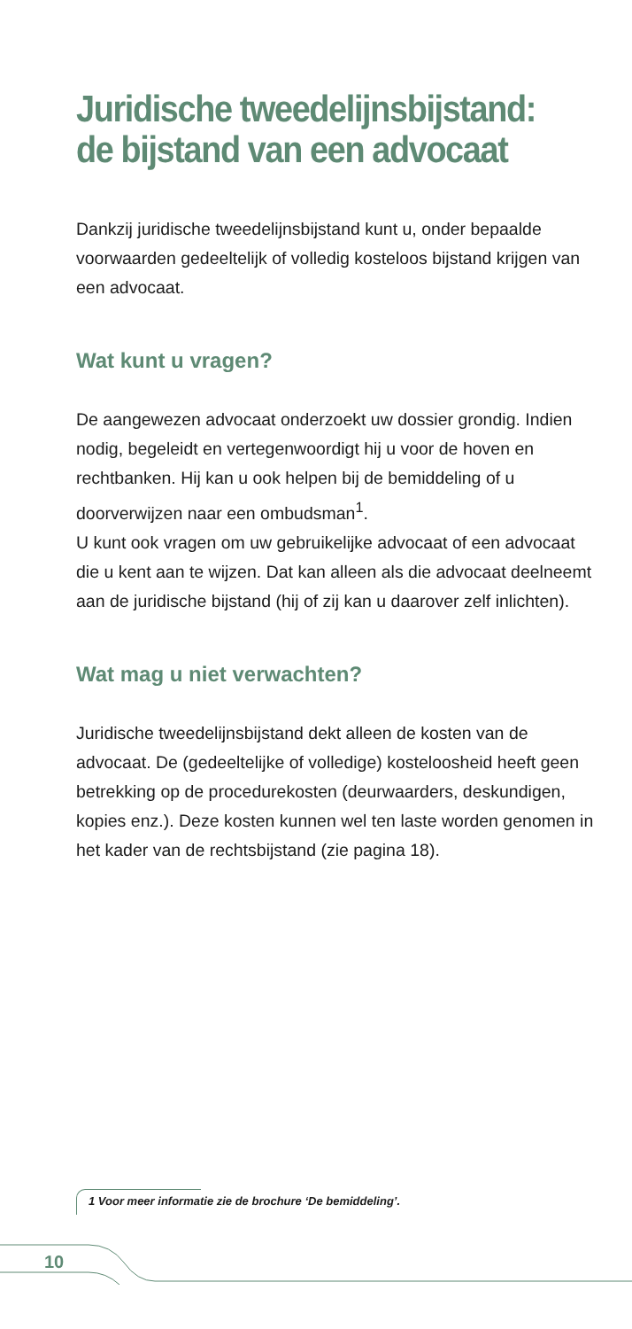Juridische tweedelijnsbijstand:
de bijstand van een advocaat
Dankzij juridische tweedelijnsbijstand kunt u, onder bepaalde voorwaarden gedeeltelijk of volledig kosteloos bijstand krijgen van een advocaat.
Wat kunt u vragen?
De aangewezen advocaat onderzoekt uw dossier grondig. Indien nodig, begeleidt en vertegenwoordigt hij u voor de hoven en rechtbanken. Hij kan u ook helpen bij de bemiddeling of u doorverwijzen naar een ombudsman<sup>1</sup>.
U kunt ook vragen om uw gebruikelijke advocaat of een advocaat die u kent aan te wijzen. Dat kan alleen als die advocaat deelneemt aan de juridische bijstand (hij of zij kan u daarover zelf inlichten).
Wat mag u niet verwachten?
Juridische tweedelijnsbijstand dekt alleen de kosten van de advocaat. De (gedeeltelijke of volledige) kosteloosheid heeft geen betrekking op de procedurekosten (deurwaarders, deskundigen, kopies enz.). Deze kosten kunnen wel ten laste worden genomen in het kader van de rechtsbijstand (zie pagina 18).
1 Voor meer informatie zie de brochure ‘De bemiddeling’.
10